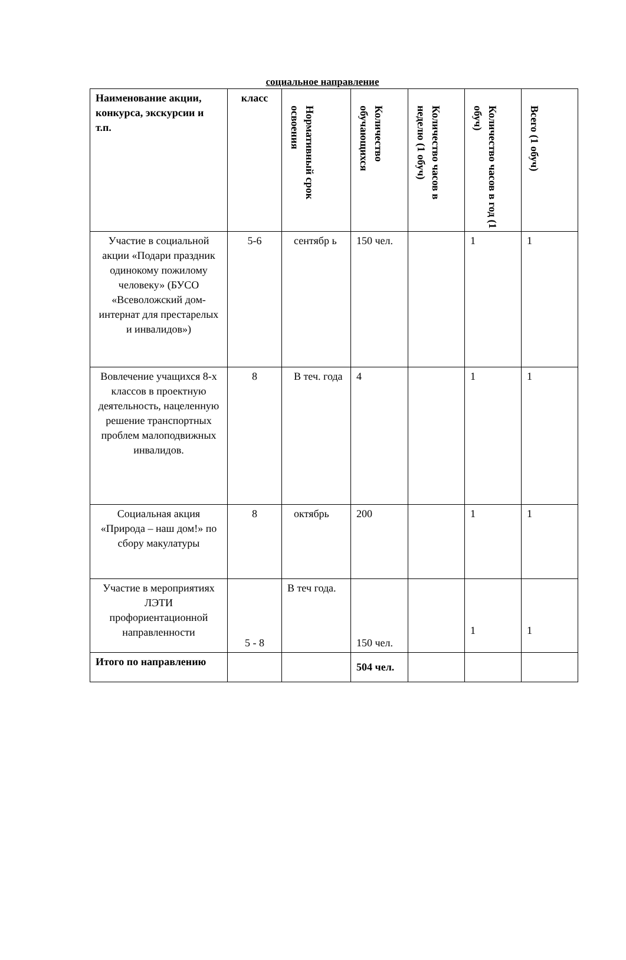социальное направление
| Наименование акции, конкурса, экскурсии и т.п. | класс | Нормативный срок освоения | Количество обучающихся | Количество часов в неделю (1 обуч) | Количество часов в год (1 обуч) | Всего (1 обуч) |
| --- | --- | --- | --- | --- | --- | --- |
| Участие в социальной акции «Подари праздник одинокому пожилому человеку» (БУСО «Всеволожский дом-интернат для престарелых и инвалидов») | 5-6 | сентябр ь | 150 чел. | | 1 | 1 |
| Вовлечение учащихся 8-х классов в проектную деятельность, нацеленную решение транспортных проблем малоподвижных инвалидов. | 8 | В теч. года | 4 | | 1 | 1 |
| Социальная акция «Природа – наш дом!» по сбору макулатуры | 8 | октябрь | 200 | | 1 | 1 |
| Участие в мероприятиях ЛЭТИ профориентационной направленности | 5 - 8 | В теч года. | 150 чел. | | 1 | 1 |
| Итого по направлению | | | 504 чел. | | | |